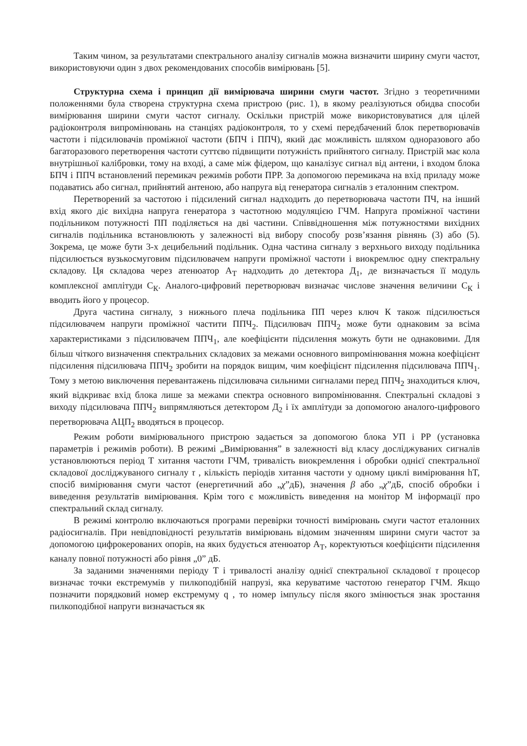Таким чином, за результатами спектрального аналізу сигналів можна визначити ширину смуги частот, використовуючи один з двох рекомендованих способів вимірювань [5].
Структурна схема і принцип дії вимірювача ширини смуги частот. Згідно з теоретичними положеннями була створена структурна схема пристрою (рис. 1), в якому реалізуються обидва способи вимірювання ширини смуги частот сигналу. Оскільки пристрій може використовуватися для цілей радіоконтроля випромінювань на станціях радіоконтроля, то у схемі передбачений блок перетворювачів частоти і підсилювачів проміжної частоти (БПЧ і ППЧ), який дає можливість шляхом одноразового або багаторазового перетворення частоти суттєво підвищити потужність прийнятого сигналу. Пристрій має кола внутрішньої калібровки, тому на вході, а саме між фідером, що каналізує сигнал від антени, і входом блока БПЧ і ППЧ встановлений перемикач режимів роботи ПРР. За допомогою перемикача на вхід приладу може подаватись або сигнал, прийнятий антеною, або напруга від генератора сигналів з еталонним спектром.
Перетворений за частотою і підсилений сигнал надходить до перетворювача частоти ПЧ, на інший вхід якого діє вихідна напруга генератора з частотною модуляцією ГЧМ. Напруга проміжної частини подільником потужності ПП поділяється на дві частини. Співвідношення між потужностями вихідних сигналів подільника встановлюють у залежності від вибору способу розв’язання рівнянь (3) або (5). Зокрема, це може бути 3-х децибельний подільник. Одна частина сигналу з верхнього виходу подільника підсилюється вузькосмуговим підсилювачем напруги проміжної частоти і виокремлює одну спектральну складову. Ця складова через атенюатор А<sub>Т</sub> надходить до детектора Д<sub>1</sub>, де визначається її модуль комплексної амплітуди С<sub>К</sub>. Аналого-цифровий перетворювач визначає числове значення величини С<sub>К</sub> і вводить його у процесор.
Друга частина сигналу, з нижнього плеча подільника ПП через ключ К також підсилюється підсилювачем напруги проміжної частити ППЧ<sub>2</sub>. Підсилювач ППЧ<sub>2</sub> може бути однаковим за всіма характеристиками з підсилювачем ППЧ<sub>1</sub>, але коефіцієнти підсилення можуть бути не однаковими. Для більш чіткого визначення спектральних складових за межами основного випромінювання можна коефіцієнт підсилення підсилювача ППЧ<sub>2</sub> зробити на порядок вищим, чим коефіцієнт підсилення підсилювача ППЧ<sub>1</sub>. Тому з метою виключення перевантажень підсилювача сильними сигналами перед ППЧ<sub>2</sub> знаходиться ключ, який відкриває вхід блока лише за межами спектра основного випромінювання. Спектральні складові з виходу підсилювача ППЧ<sub>2</sub> випрямляються детектором Д<sub>2</sub> і їх амплітуди за допомогою аналого-цифрового перетворювача АЦП<sub>2</sub> вводяться в процесор.
Режим роботи вимірювального пристрою задається за допомогою блока УП і РР (установка параметрів і режимів роботи). В режимі „Вимірювання” в залежності від класу досліджуваних сигналів установлюються період Т хитання частоти ГЧМ, тривалість виокремлення і обробки однієї спектральної складової досліджуваного сигналу τ , кількість періодів хитання частоти у одному циклі вимірювання hT, спосіб вимірювання смуги частот (енергетичний або „χ”дБ), значення β або „χ”дБ, спосіб обробки і виведення результатів вимірювання. Крім того є можливість виведення на монітор М інформації про спектральний склад сигналу.
В режимі контролю включаються програми перевірки точності вимірювань смуги частот еталонних радіосигналів. При невідповідності результатів вимірювань відомим значенням ширини смуги частот за допомогою цифрокерованих опорів, на яких будується атенюатор А<sub>Т</sub>, коректуються коефіцієнти підсилення каналу повної потужності або рівня „0” дБ.
За заданими значеннями періоду Т і тривалості аналізу однієї спектральної складової τ процесор визначає точки екстремумів у пилкоподібній напрузі, яка керуватиме частотою генератор ГЧМ. Якщо позначити порядковий номер екстремуму q , то номер імпульсу після якого змінюється знак зростання пилкоподібної напруги визначається як